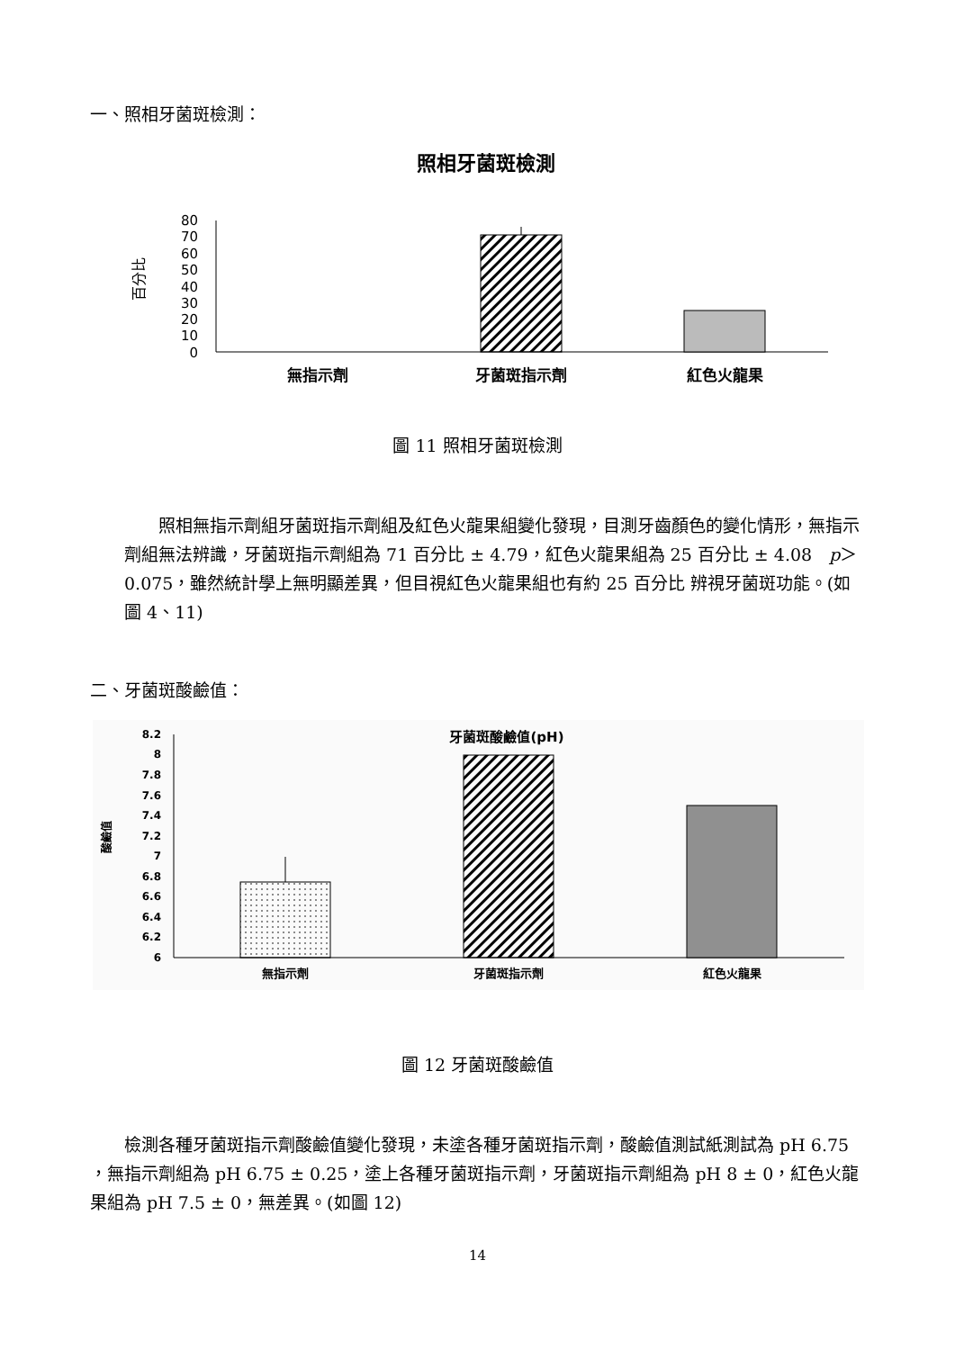一、照相牙菌斑檢測：
照相牙菌斑檢測
百分比
80
70
60
50
40
30
20
10
0
無指示劑
牙菌斑指示劑
紅色火龍果
圖 11 照相牙菌斑檢測
　　照相無指示劑組牙菌斑指示劑組及紅色火龍果組變化發現，目測牙齒顏色的變化情形，無指示劑組無法辨識，牙菌斑指示劑組為 71 百分比 ± 4.79，紅色火龍果組為 25 百分比 ± 4.08　p＞0.075，雖然統計學上無明顯差異，但目視紅色火龍果組也有約 25 百分比 辨視牙菌斑功能。(如圖 4、11)
二、牙菌斑酸鹼值：
牙菌斑酸鹼值(pH)
酸鹼值
8.2
8
7.8
7.6
7.4
7.2
7
6.8
6.6
6.4
6.2
6
無指示劑
牙菌斑指示劑
紅色火龍果
圖 12 牙菌斑酸鹼值
　　檢測各種牙菌斑指示劑酸鹼值變化發現，未塗各種牙菌斑指示劑，酸鹼值測試紙測試為 pH 6.75 ，無指示劑組為 pH 6.75 ± 0.25，塗上各種牙菌斑指示劑，牙菌斑指示劑組為 pH 8 ± 0，紅色火龍果組為 pH 7.5 ± 0，無差異。(如圖 12)
14